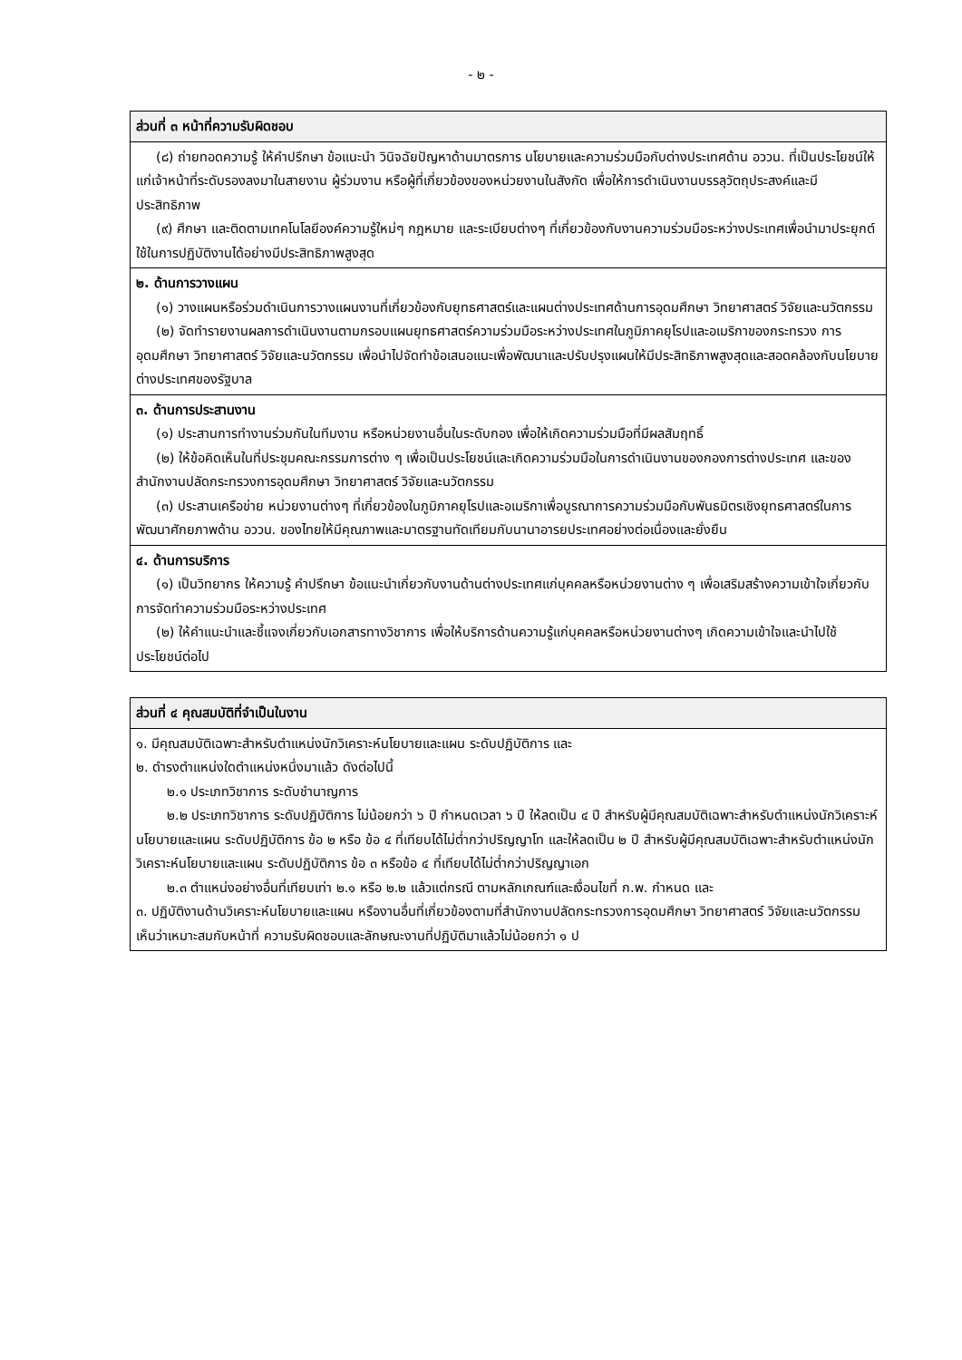- ๒ -
| ส่วนที่ ๓ หน้าที่ความรับผิดชอบ |
| --- |
| (๘) ถ่ายทอดความรู้ ให้คำปรึกษา ข้อแนะนำ วินิจฉัยปัญหาด้านมาตรการ นโยบายและความร่วมมือกับต่างประเทศด้าน อววน. ที่เป็นประโยชน์ให้แก่เจ้าหน้าที่ระดับรองลงมาในสายงาน ผู้ร่วมงาน หรือผู้ที่เกี่ยวข้องของหน่วยงานในสังกัด เพื่อให้การดำเนินงานบรรลุวัตถุประสงค์และมีประสิทธิภาพ (๙) ศึกษา และติดตามเทคโนโลยีองค์ความรู้ใหม่ๆ กฎหมาย และระเบียบต่างๆ ที่เกี่ยวข้องกับงานความร่วมมือระหว่างประเทศเพื่อนำมาประยุกต์ใช้ในการปฏิบัติงานได้อย่างมีประสิทธิภาพสูงสุด |
| ๒. ด้านการวางแผน (๑) วางแผนหรือร่วมดำเนินการวางแผนงานที่เกี่ยวข้องกับยุทธศาสตร์และแผนต่างประเทศด้านการอุดมศึกษา วิทยาศาสตร์ วิจัยและนวัตกรรม (๒) จัดทำรายงานผลการดำเนินงานตามกรอบแผนยุทธศาสตร์ความร่วมมือระหว่างประเทศในภูมิภาคยุโรปและอเมริกาของกระทรวง การอุดมศึกษา วิทยาศาสตร์ วิจัยและนวัตกรรม เพื่อนำไปจัดทำข้อเสนอแนะเพื่อพัฒนาและปรับปรุงแผนให้มีประสิทธิภาพสูงสุดและสอดคล้องกับนโยบายต่างประเทศของรัฐบาล |
| ๓. ด้านการประสานงาน (๑) ประสานการทำงานร่วมกันในทีมงาน หรือหน่วยงานอื่นในระดับกอง เพื่อให้เกิดความร่วมมือที่มีผลสัมฤทธิ์ (๒) ให้ข้อคิดเห็นในที่ประชุมคณะกรรมการต่าง ๆ เพื่อเป็นประโยชน์และเกิดความร่วมมือในการดำเนินงานของกองการต่างประเทศ และของสำนักงานปลัดกระทรวงการอุดมศึกษา วิทยาศาสตร์ วิจัยและนวัตกรรม (๓) ประสานเครือข่าย หน่วยงานต่างๆ ที่เกี่ยวข้องในภูมิภาคยุโรปและอเมริกาเพื่อบูรณาการความร่วมมือกับพันธมิตรเชิงยุทธศาสตร์ในการพัฒนาศักยภาพด้าน อววน. ของไทยให้มีคุณภาพและมาตรฐานทัดเทียมกับนานาอารยประเทศอย่างต่อเนื่องและยั่งยืน |
| ๔. ด้านการบริการ (๑) เป็นวิทยากร ให้ความรู้ คำปรึกษา ข้อแนะนำเกี่ยวกับงานด้านต่างประเทศแก่บุคคลหรือหน่วยงานต่าง ๆ เพื่อเสริมสร้างความเข้าใจเกี่ยวกับการจัดทำความร่วมมือระหว่างประเทศ (๒) ให้คำแนะนำและชี้แจงเกี่ยวกับเอกสารทางวิชาการ เพื่อให้บริการด้านความรู้แก่บุคคลหรือหน่วยงานต่างๆ เกิดความเข้าใจและนำไปใช้ประโยชน์ต่อไป |
| ส่วนที่ ๔ คุณสมบัติที่จำเป็นในงาน |
| --- |
| ๑. มีคุณสมบัติเฉพาะสำหรับตำแหน่งนักวิเคราะห์นโยบายและแผน ระดับปฏิบัติการ และ ๒. ดำรงตำแหน่งใดตำแหน่งหนึ่งมาแล้ว ดังต่อไปนี้ ๒.๑ ประเภทวิชาการ ระดับชำนาญการ ๒.๒ ประเภทวิชาการ ระดับปฏิบัติการ ไม่น้อยกว่า ๖ ปี กำหนดเวลา ๖ ปี ให้ลดเป็น ๔ ปี สำหรับผู้มีคุณสมบัติเฉพาะสำหรับตำแหน่งนักวิเคราะห์นโยบายและแผน ระดับปฏิบัติการ ข้อ ๒ หรือ ข้อ ๔ ที่เทียบได้ไม่ต่ำกว่าปริญญาโท และให้ลดเป็น ๒ ปี สำหรับผู้มีคุณสมบัติเฉพาะสำหรับตำแหน่งนักวิเคราะห์นโยบายและแผน ระดับปฏิบัติการ ข้อ ๓ หรือข้อ ๔ ที่เทียบได้ไม่ต่ำกว่าปริญญาเอก ๒.๓ ตำแหน่งอย่างอื่นที่เทียบเท่า ๒.๑ หรือ ๒.๒ แล้วแต่กรณี ตามหลักเกณฑ์และเงื่อนไขที่ ก.พ. กำหนด และ ๓. ปฏิบัติงานด้านวิเคราะห์นโยบายและแผน หรืองานอื่นที่เกี่ยวข้องตามที่สำนักงานปลัดกระทรวงการอุดมศึกษา วิทยาศาสตร์ วิจัยและนวัตกรรม เห็นว่าเหมาะสมกับหน้าที่ ความรับผิดชอบและลักษณะงานที่ปฏิบัติมาแล้วไม่น้อยกว่า ๑ ป |